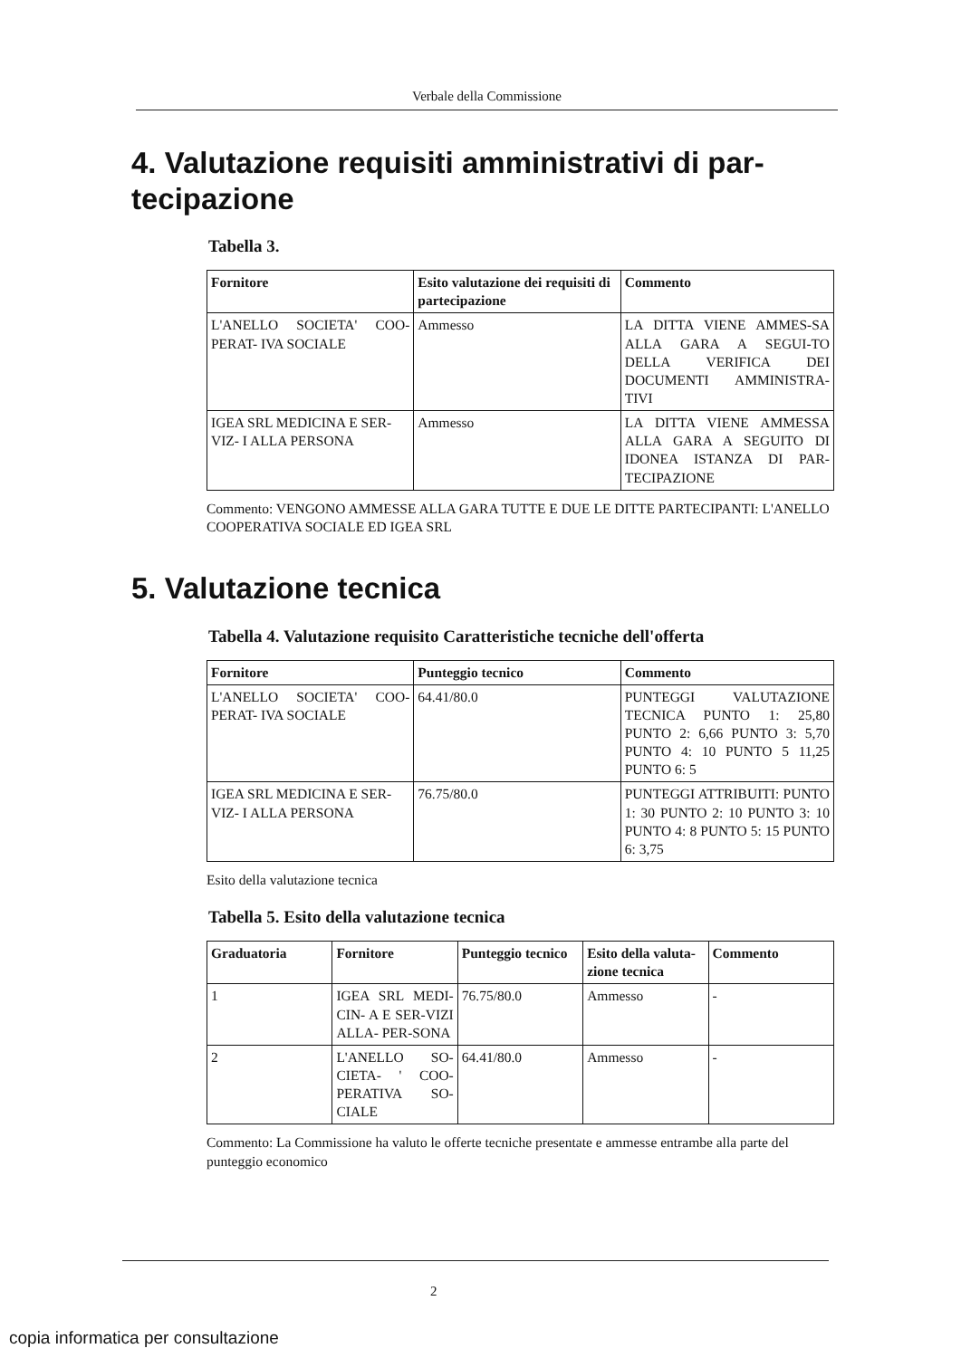Verbale della Commissione
4. Valutazione requisiti amministrativi di par-
tecipazione
Tabella 3.
| Fornitore | Esito valutazione dei requisiti di partecipazione | Commento |
| --- | --- | --- |
| L'ANELLO SOCIETA' COO-PERAT- IVA SOCIALE | Ammesso | LA DITTA VIENE AMMES-SA ALLA GARA A SEGUI-TO DELLA VERIFICA DEI DOCUMENTI AMMINISTRA-TIVI |
| IGEA SRL MEDICINA E SER-VIZ- I ALLA PERSONA | Ammesso | LA DITTA VIENE AMMESSA ALLA GARA A SEGUITO DI IDONEA ISTANZA DI PAR-TECIPAZIONE |
Commento: VENGONO AMMESSE ALLA GARA TUTTE E DUE LE DITTE PARTECIPANTI: L'ANELLO COOPERATIVA SOCIALE ED IGEA SRL
5. Valutazione tecnica
Tabella 4. Valutazione requisito Caratteristiche tecniche dell'offerta
| Fornitore | Punteggio tecnico | Commento |
| --- | --- | --- |
| L'ANELLO SOCIETA' COO-PERAT- IVA SOCIALE | 64.41/80.0 | PUNTEGGI VALUTAZIONE TECNICA PUNTO 1: 25,80 PUNTO 2: 6,66 PUNTO 3: 5,70 PUNTO 4: 10 PUNTO 5 11,25 PUNTO 6: 5 |
| IGEA SRL MEDICINA E SER-VIZ- I ALLA PERSONA | 76.75/80.0 | PUNTEGGI ATTRIBUITI: PUNTO 1: 30 PUNTO 2: 10 PUNTO 3: 10 PUNTO 4: 8 PUNTO 5: 15 PUNTO 6: 3,75 |
Esito della valutazione tecnica
Tabella 5. Esito della valutazione tecnica
| Graduatoria | Fornitore | Punteggio tecnico | Esito della valuta-zione tecnica | Commento |
| --- | --- | --- | --- | --- |
| 1 | IGEA SRL MEDI-CIN- A E SER-VIZI ALLA- PER-SONA | 76.75/80.0 | Ammesso | - |
| 2 | L'ANELLO SO-CIETA- ' COO-PERATIVA SO-CIALE | 64.41/80.0 | Ammesso | - |
Commento: La Commissione ha valuto le offerte tecniche presentate e ammesse entrambe alla parte del punteggio economico
2
copia informatica per consultazione